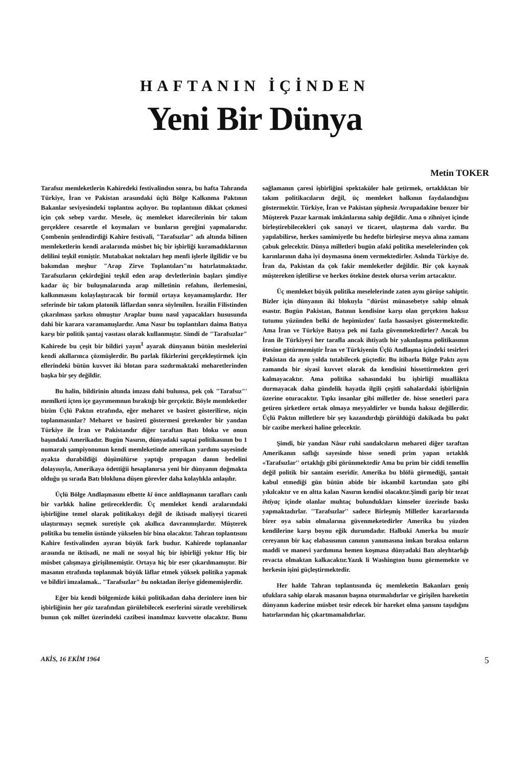HAFTANIN İÇİNDEN
Yeni Bir Dünya
Metin TOKER
Tarafsız memleketlerin Kahiredeki festivalindsn sonra, bu hafta Tahranda Türkiye, İran ve Pakistan arasındaki üçlü Bölge Kalkınma Paktının Bakanlar seviyesindeki toplantısı açılıyor. Bu toplantının dikkat çekmesi için çok sebep vardır. Mesele, üç memleket idarecilerinin bîr takım gerçeklere cesaretle el koymaları ve bunların gereğini yapmalarıdır. Çombenin şenlendirdiği Kahire festivali, "Tarafsızlar" adı altında bilinen memleketlerin kendi aralarında müsbet hiç bir işbirliği kuramadıklarının delilini teşkil etmiştir. Mutabakat noktaları hep menfi işlerle ilgilidir ve bu bakımdan meşhur "Arap Zirve Toplantıları"nı hatırlatmaktadır. Tarafsızların çekirdeğini teşkil eden arap devletlerinin başları şimdiye kadar üç bir buluşmalarında arap milletinin refahını, ilerlemesini, kalkınmasını kolaylaştıracak bir formül ortaya koyamamışlardır. Her seferinde bir takım platonik lâflardan sonra söylenilen. İsrailin Filistinden çıkarılması şarkısı olmuştur Araplar bunu nasıl yapacakları hususunda dahi bir karara varamamışlardır. Ama Nasır bu toplantıları daima Batıya karşı bir politik şantaj vasıtası olarak kullanmıştır. Simdi de "Tarafsızlar" Kahirede bu çeşit bir bildiri yayın<sup>1</sup> ayarak dünyanın bütün meslelerini kendi akıllarınca çözmüşlerdir. Bu parlak fikirlerini gerçekleştirmek için ellerindeki bütün kuvvet iki blotan para sızdırmaktaki meharetlerinden başka bir şey değildir.
Bu halin, bildirinin altında imzası dahi bulunsa, pek çok "Tarafsız"' memlketi içten içe gayrımemnun bıraktığı bir gerçektir. Böyle memleketler bizim Üçlü Paktın etrafında, eğer meharet ve basiret gösterilirse, niçin toplanmasınlar? Meharet ve basireti göstermesi gerekenler bir yandan Türkiye ile İran ve Pakistandır diğer taraftan Batı bloku ve onun başındaki Amerikadır. Bugün Nasırın, dünyadaki saptai politikasının bu 1 numaralı şampiyonunun kendi memleketinde amerikan yardımı sayesinde ayakta durabildiği düşünülürse yaptığı propagan danın bedelini dolayısıyla, Amerikaya ödettiğii hesaplanırsa yeni bir dünyanın doğmakta olduğu şu sırada Batı blokluna düşen görevler daha kolaylıkla anlaşılır.
Üçlü Bölge Andlaşmasını elbette ki önce anldlaşmanın tarafları canlı bir varlıkk haline getireceklerdir. Üç memleket kendi aralarındaki işbirliğine temel olarak politikakıyı değil de iktisadı maliyeyi ticareti ulaştırmayı seçmek suretiyle çok akıllıca davranmışlardır. Müşterek politika bu temelin üstünde yükselen bir bina olacaktır. Tahran toplantısını Kahire festivalinden ayıran büyük fark budur. Kahirede toplananlar arasında ne iktisadi, ne mali ne sosyal hiç bir işbirliği yoktur Hiç bir müsbet çalışmaya girişilmemiştir. Ortaya hiç bir eser çıkarılmamıştır. Bir masanın etrafında toplanmak büyük lâflar etmek yüksek politika yapmak ve bildiri imzalamak.. "Tarafsızlar" bu noktadan ileriye gidememişlerdir.
Eğer biz kendi bölgemizde kökü politikadan daha derinlere inen bir işbirliğinin her göz tarafından görülebilecek eserlerini süratle verebilirsek bunun çok millet üzerindeki cazibesi inanılmaz kuvvette olacaktır. Bunu sağlamanın çaresi işbirliğini spektaküler hale getirmek, ortaklıktan bîr takım politikacıların değil, üç memleket halkının faydalandığını göstermektir. Türkiye, İran ve Pakistan şüphesiz Avrupadakine benzer bir Müşterek Pazar karmak imkânlarına sahip değildir. Ama o zihniyet içinde birleştirebilecekleri çok sanayi ve ticaret, ulaştırma dalı vardır. Bu yapılabilirse, herkes samimiyetle bu hedefte birleşirse meyva alına zamanı çabuk gelecektir. Dünya milletleri bugün afakî politika meselelerinden çok karınlarının daha iyi doymasına önem vermektedirler. Aslında Türkiye de. İran da, Pakistan da çok fakir memleketler değildir. Bir çok kaynak müştereken işletilirse ve herkes ötekine destek olursa verim artacaktır.
Üç memleket büyük politika meselelerinde zaten aynı görüşe sahiptir. Bizler için dünyanın iki blokuyla "dürüst münasebetye sahip olmak esastır. Bugün Pakistan, Batının kendisine karşı olan gerçekten haksız tutumu yüzünden belki de hepimizden' fazla hassasiyet göstermektedir. Ama İran ve Türkiye Batıya pek mi fazla güvenmektedirler? Ancak bu İran ile Türkiyeyi her tarafla ancak ihtiyatlı bir yakınlaşma politikasının ötesine götürmemiştir İran ve Türkiyenin Üçlü Andlaşma içindeki tesirleri Pakistan da aynı yolda tutabilecek güçtedir. Bu itibarla Bölge Paktı aynı zamanda bir siyasî kuvvet olarak da kendisini hissettirmekten geri kalmayacaktır. Ama politika sahasındaki bu işbirliği muallâkta durmayacak daha gündelik hayatla ilgili çeşitli sahalardaki işbirliğnin üzerine oturacaktır. Tıpkı insanlar gibi milletler de. hisse senetleri para getiren şirketlere ortak olmaya meyyaldirler ve bunda haksız değillerdir. Üçlü Paktın milletlere bir şey kazandırdığı görüldüğü dakikada bu pakt bir cazibe merkezi haline gelecektir.
Şimdi, bir yandan Nâsır ruhi sandalcıların mehareti diğer taraftan Amerikanın saflığı sayesinde hisse senedi prim yapan ortaklık «Tarafsızlar'' ortaklığı gibi görünmektedir Ama bu prim bir ciddi temellin değil politik bir santaim eseridir. Amerika bu blöfü görmediği, şantait kabul etmediği gün bütün abide bir iskambil kartından şato gibi yıkılcaktır ve en altta kalan Nasırın kendisi olacaktır.Şimdi garip bir tezat ihtiyaç içinde olanlar muhtaç bulundukları kimseler üzerinde baskı yapmaktadırlar. ''Tarafsızlar'' sadece Birleşmiş Milletler kararlarında birer oya sabin olmalarına güvenmeketedirler Amerika bu yüzden kendilerine karşı boynu eğik durumdadır. Halbuki Amerka bu muzir cereyanın bir kaç elabasısının canının yanımasına imkan bıraksa onların maddi ve manevi yardımına hemen koşmasa dünyadaki Batı aleyhtarlığı revacta olmaktan kalkacaktır.Yazık li Washington bunu görmemekte ve herkesin işini güçleştirmektedir.
Her halde Tahran toplantısında üç memleketin Bakanları geniş ufuklara sahip olarak masanın başına oturmalıdırlar ve girişilen hareketin dünyanın kaderine müsbet tesir edecek bir hareket olma şansını taşıdığını hatırlarından hiç çıkartmamalıdırlar.
AKİS, 16 EKİM 1964 5